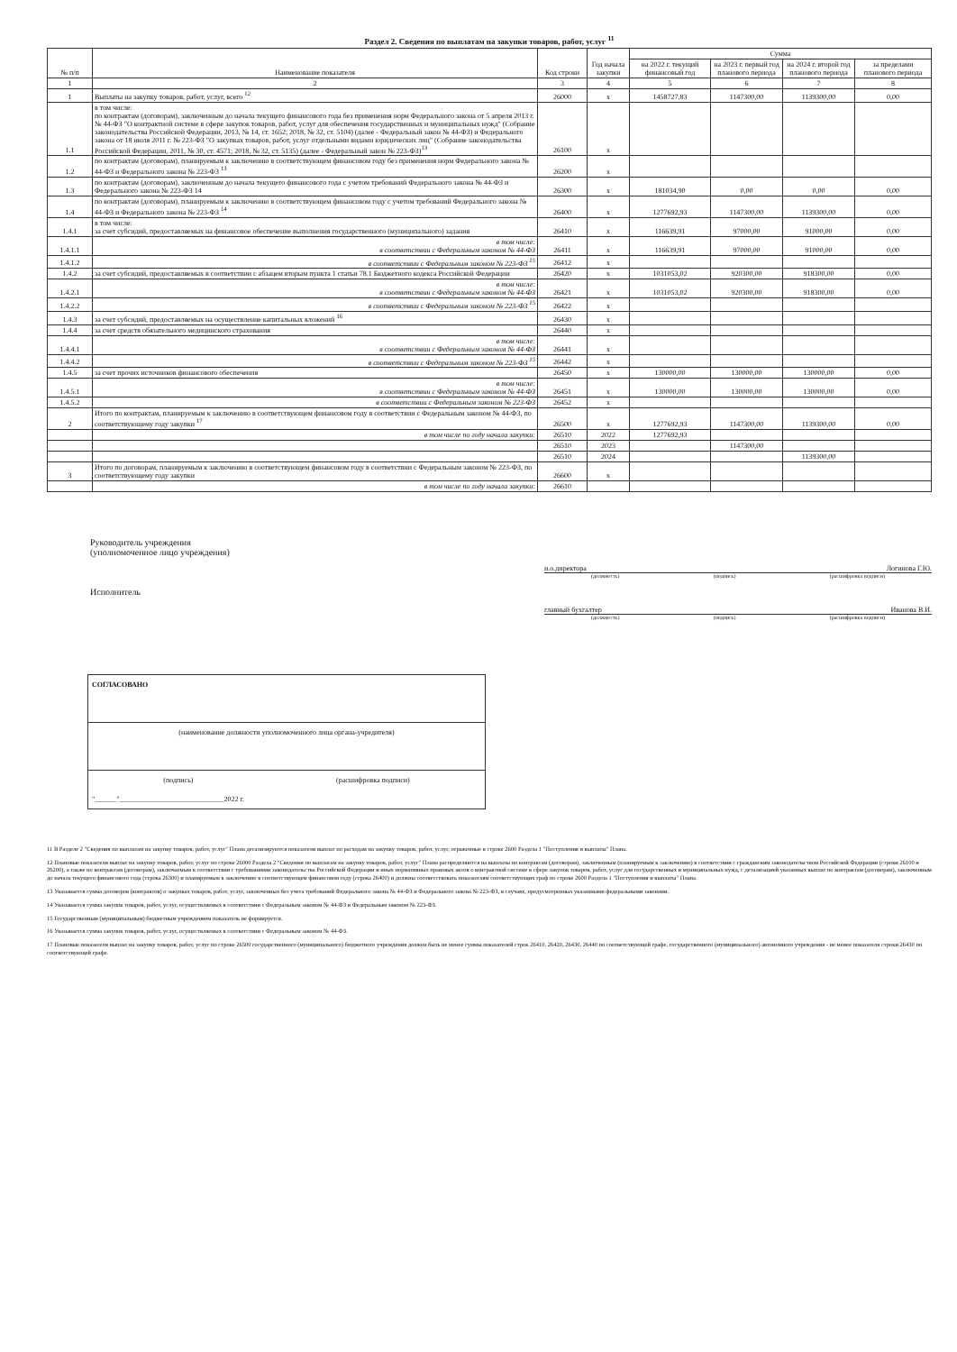Раздел 2. Сведения по выплатам на закупки товаров, работ, услуг <sup>11</sup>
| № п/п | Наименование показателя | Код строки | Год начала закупки | Сумма | | | |
| --- | --- | --- | --- | --- | --- | --- | --- |
| | | | | на 2022 г. текущий финансовый год | на 2023 г. первый год планового периода | на 2024 г. второй год планового периода | за пределами планового периода |
| 1 | 2 | 3 | 4 | 5 | 6 | 7 | 8 |
| 1 | Выплаты на закупку товаров, работ, услуг, всего <sup>12</sup> | 26000 | х | 1458727,83 | 1147300,00 | 1139300,00 | 0,00 |
| 1.1 | в том числе: по контрактам (договорам), заключенным до начала текущего финансового года без применения норм Федерального закона от 5 апреля 2013 г. № 44-ФЗ "О контрактной системе в сфере закупок товаров, работ, услуг для обеспечения государственных и муниципальных нужд" (Собрание законодательства Российской Федерации, 2013, № 14, ст. 1652; 2018, № 32, ст. 5104) (далее - Федеральный закон № 44-ФЗ) и Федерального закона от 18 июля 2011 г. № 223-ФЗ "О закупках товаров, работ, услуг отдельными видами юридических лиц" (Собрание законодательства Российской Федерации, 2011, № 30, ст. 4571; 2018, № 32, ст. 5135) (далее - Федеральный закон № 223-ФЗ)<sup>13</sup> | 26100 | х | | | | |
| 1.2 | по контрактам (договорам), планируемым к заключению в соответствующем финансовом году без применения норм Федерального закона № 44-ФЗ и Федерального закона № 223-ФЗ <sup>13</sup> | 26200 | х | | | | |
| 1.3 | по контрактам (договорам), заключенным до начала текущего финансового года с учетом требований Федерального закона № 44-ФЗ и Федерального закона № 223-ФЗ 14 | 26300 | х | 181034,90 | 0,00 | 0,00 | 0,00 |
| 1.4 | по контрактам (договорам), планируемым к заключению в соответствующем финансовом году с учетом требований Федерального закона № 44-ФЗ и Федерального закона № 223-ФЗ <sup>14</sup> | 26400 | х | 1277692,93 | 1147300,00 | 1139300,00 | 0,00 |
| 1.4.1 | в том числе: за счет субсидий, предоставляемых на финансовое обеспечение выполнения государственного (муниципального) задания | 26410 | х | 116639,91 | 97000,00 | 91000,00 | 0,00 |
| 1.4.1.1 | в том числе: в соответствии с Федеральным законом № 44-ФЗ | 26411 | х | 116639,91 | 97000,00 | 91000,00 | 0,00 |
| 1.4.1.2 | в соответствии с Федеральным законом № 223-ФЗ <sup>15</sup> | 26412 | х | | | | |
| 1.4.2 | за счет субсидий, предоставляемых в соответствии с абзацем вторым пункта 1 статьи 78.1 Бюджетного кодекса Российской Федерации | 26420 | х | 1031053,02 | 920300,00 | 918300,00 | 0,00 |
| 1.4.2.1 | в том числе: в соответствии с Федеральным законом № 44-ФЗ | 26421 | х | 1031053,02 | 920300,00 | 918300,00 | 0,00 |
| 1.4.2.2 | в соответствии с Федеральным законом № 223-ФЗ <sup>15</sup> | 26422 | х | | | | |
| 1.4.3 | за счет субсидий, предоставляемых на осуществление капитальных вложений <sup>16</sup> | 26430 | х | | | | |
| 1.4.4 | за счет средств обязательного медицинского страхования | 26440 | х | | | | |
| 1.4.4.1 | в том числе: в соответствии с Федеральным законом № 44-ФЗ | 26441 | х | | | | |
| 1.4.4.2 | в соответствии с Федеральным законом № 223-ФЗ <sup>15</sup> | 26442 | х | | | | |
| 1.4.5 | за счет прочих источников финансового обеспечения | 26450 | х | 130000,00 | 130000,00 | 130000,00 | 0,00 |
| 1.4.5.1 | в том числе: в соответствии с Федеральным законом № 44-ФЗ | 26451 | х | 130000,00 | 130000,00 | 130000,00 | 0,00 |
| 1.4.5.2 | в соответствии с Федеральным законом № 223-ФЗ | 26452 | х | | | | |
| 2 | Итого по контрактам, планируемым к заключению в соответствующем финансовом году в соответствии с Федеральным законом № 44-ФЗ, по соответствующему году закупки <sup>17</sup> | 26500 | х | 1277692,93 | 1147300,00 | 1139300,00 | 0,00 |
| | в том числе по году начала закупки: | 26510 | 2022 | 1277692,93 | | | |
| | | 26510 | 2023 | | 1147300,00 | | |
| | | 26510 | 2024 | | | 1139300,00 | |
| 3 | Итого по договорам, планируемым к заключению в соответствующем финансовом году в соответствии с Федеральным законом № 223-ФЗ, по соответствующему году закупки | 26600 | х | | | | |
| | в том числе по году начала закупки: | 26610 | | | | | |
Руководитель учреждения
(уполномоченное лицо учреждения)
Исполнитель
и.о.директора Логинова Г.Ю.
(должность) (подпись) (расшифровка подписи)
главный бухгалтер Иванова В.И.
(должность) (подпись) (расшифровка подписи)
СОГЛАСОВАНО
(наименование должности уполномоченного лица органа-учредителя)
(подпись) (расшифровка подписи)
"______"_____________________________2022 г.
11 В Разделе 2 "Сведения по выплатам на закупку товаров, работ, услуг" Плана детализируются показатели выплат по расходам на закупку товаров, работ, услуг, отраженные в строке 2600 Раздела 1 "Поступления и выплаты" Плана.
12 Плановые показатели выплат на закупку товаров, работ, услуг по строке 26000 Раздела 2 "Сведения по выплатам на закупку товаров, работ, услуг" Плана распределяются на выплаты по контрактам (договорам), заключенным (планируемым к заключению) в соответствии с гражданским законодательством Российской Федерации (строки 26100 и 26200), а также по контрактам (договорам), заключаемым в соответствии с требованиями законодательства Российской Федерации и иных нормативных правовых актов о контрактной системе в сфере закупок товаров, работ, услуг для государственных и муниципальных нужд, с детализацией указанных выплат по контрактам (договорам), заключенным до начала текущего финансового года (строка 26300) и планируемым к заключению в соответствующем финансовом году (строка 26400) и должны соответствовать показателям соответствующих граф по строке 2600 Раздела 1 "Поступления и выплаты" Плана.
13 Указывается сумма договоров (контрактов) о закупках товаров, работ, услуг, заключенных без учета требований Федерального закона № 44-ФЗ и Федерального закона № 223-ФЗ, в случаях, предусмотренных указанными федеральными законами.
14 Указывается сумма закупок товаров, работ, услуг, осуществляемых в соответствии с Федеральным законом № 44-ФЗ и Федеральным законом № 223-ФЗ.
15 Государственным (муниципальным) бюджетным учреждением показатель не формируется.
16 Указывается сумма закупок товаров, работ, услуг, осуществляемых в соответствии с Федеральным законом № 44-ФЗ.
17 Плановые показатели выплат на закупку товаров, работ, услуг по строке 26500 государственного (муниципального) бюджетного учреждения должен быть не менее суммы показателей строк 26410, 26420, 26430, 26440 по соответствующей графе, государственного (муниципального) автономного учреждения - не менее показателя строки 26430 по соответствующей графе.